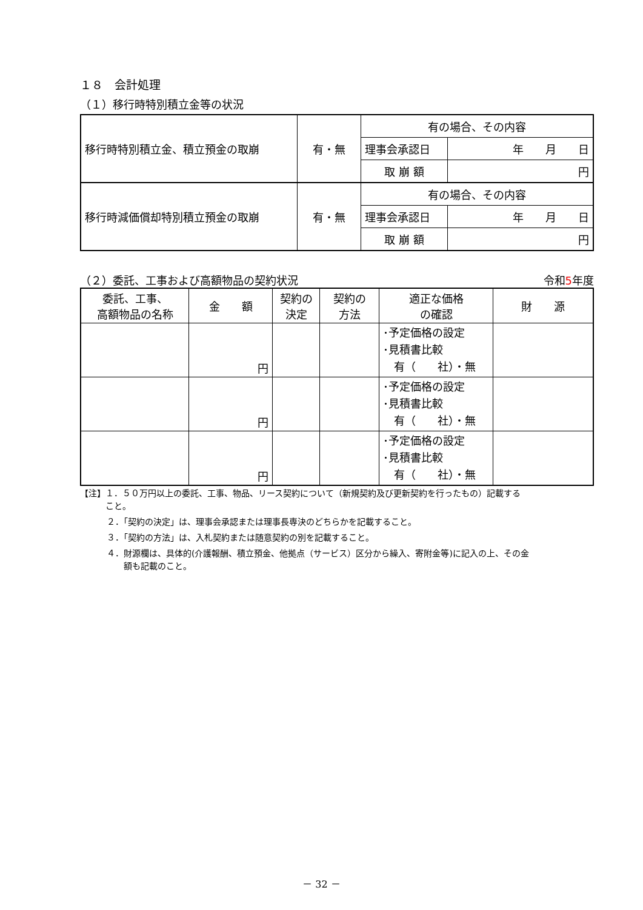１８　会計処理
（１）移行時特別積立金等の状況
| 移行時特別積立金、積立預金の取崩 | 有・無 | 有の場合、その内容 | |
| | | 理事会承認日 | 年 月 日 |
| | | 取 崩 額 | 円 |
| 移行時減価償却特別積立預金の取崩 | 有・無 | 有の場合、その内容 | |
| | | 理事会承認日 | 年 月 日 |
| | | 取 崩 額 | 円 |
（２）委託、工事および高額物品の契約状況 令和5年度
| 委託、工事、 高額物品の名称 | 金 額 | 契約の 決定 | 契約の 方法 | 適正な価格 の確認 | 財 源 |
| --- | --- | --- | --- | --- | --- |
| | 円 | | | ･予定価格の設定 ･見積書比較 有（ 社）・無 | |
| | 円 | | | ･予定価格の設定 ･見積書比較 有（ 社）・無 | |
| | 円 | | | ･予定価格の設定 ･見積書比較 有（ 社）・無 | |
【注】１．５０万円以上の委託、工事、物品、リース契約について（新規契約及び更新契約を行ったもの）記載する
　　　こと。
２．「契約の決定」は、理事会承認または理事長専決のどちらかを記載すること。
３．「契約の方法」は、入札契約または随意契約の別を記載すること。
４．財源欄は、具体的(介護報酬、積立預金、他拠点（サービス）区分から繰入、寄附金等)に記入の上、その金
　　額も記載のこと。
－ 32 －